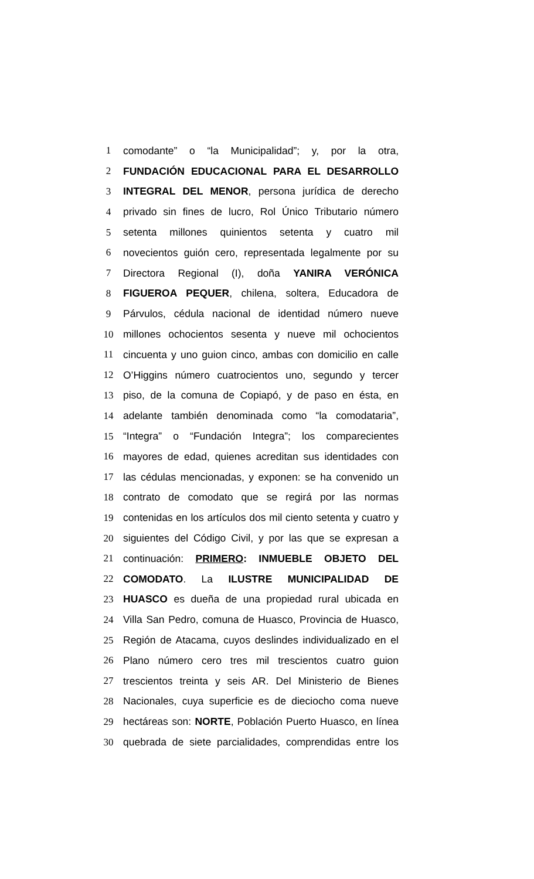1 comodante” o “la Municipalidad”; y, por la otra,
2 FUNDACIÓN EDUCACIONAL PARA EL DESARROLLO
3 INTEGRAL DEL MENOR, persona jurídica de derecho
4 privado sin fines de lucro, Rol Único Tributario número
5 setenta millones quinientos setenta y cuatro mil
6 novecientos guión cero, representada legalmente por su
7 Directora Regional (I), doña YANIRA VERÓNICA
8 FIGUEROA PEQUER, chilena, soltera, Educadora de
9 Párvulos, cédula nacional de identidad número nueve
10 millones ochocientos sesenta y nueve mil ochocientos
11 cincuenta y uno guion cinco, ambas con domicilio en calle
12 O’Higgins número cuatrocientos uno, segundo y tercer
13 piso, de la comuna de Copiapó, y de paso en ésta, en
14 adelante también denominada como “la comodataria”,
15 “Integra” o “Fundación Integra”; los comparecientes
16 mayores de edad, quienes acreditan sus identidades con
17 las cédulas mencionadas, y exponen: se ha convenido un
18 contrato de comodato que se regirá por las normas
19 contenidas en los artículos dos mil ciento setenta y cuatro y
20 siguientes del Código Civil, y por las que se expresan a
21 continuación: PRIMERO: INMUEBLE OBJETO DEL
22 COMODATO. La ILUSTRE MUNICIPALIDAD DE
23 HUASCO es dueña de una propiedad rural ubicada en
24 Villa San Pedro, comuna de Huasco, Provincia de Huasco,
25 Región de Atacama, cuyos deslindes individualizado en el
26 Plano número cero tres mil trescientos cuatro guion
27 trescientos treinta y seis AR. Del Ministerio de Bienes
28 Nacionales, cuya superficie es de dieciocho coma nueve
29 hectáreas son: NORTE, Población Puerto Huasco, en línea
30 quebrada de siete parcialidades, comprendidas entre los